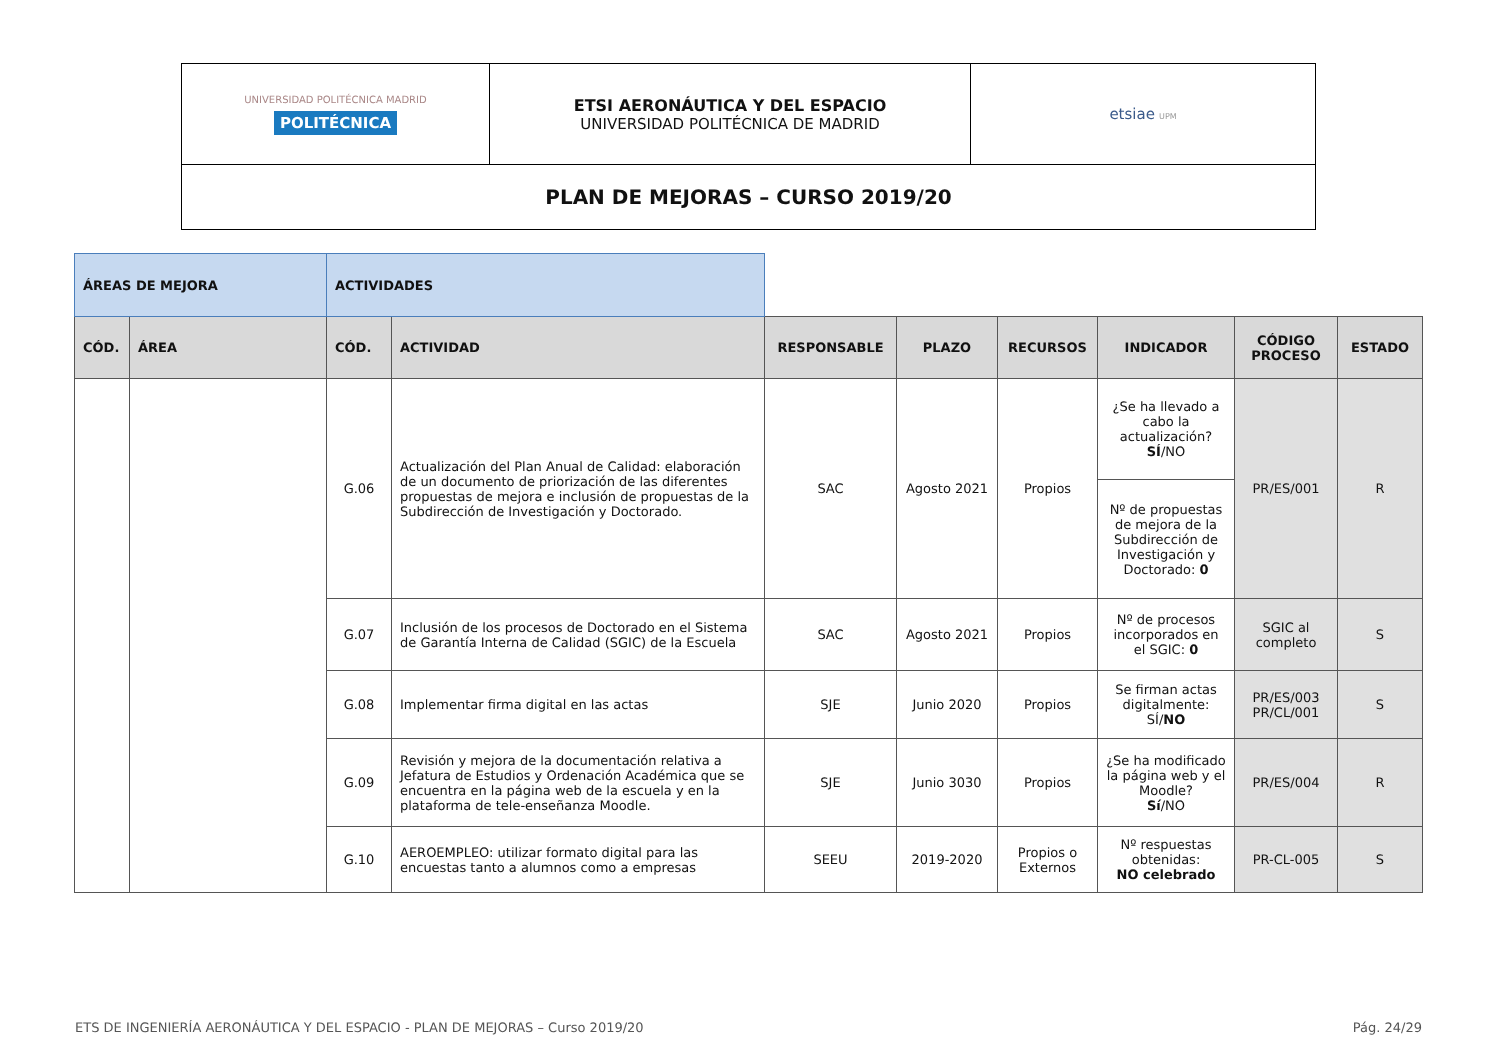| UNIVERSIDAD POLITÉCNICA MADRID POLITÉCNICA | ETSI AERONÁUTICA Y DEL ESPACIO UNIVERSIDAD POLITÉCNICA DE MADRID | etsiae UPM |
| PLAN DE MEJORAS – CURSO 2019/20 | | |
| ÁREAS DE MEJORA | | ACTIVIDADES | | | | | | | |
| CÓD. | ÁREA | CÓD. | ACTIVIDAD | RESPONSABLE | PLAZO | RECURSOS | INDICADOR | CÓDIGO PROCESO | ESTADO |
| | | G.06 | Actualización del Plan Anual de Calidad: elaboración de un documento de priorización de las diferentes propuestas de mejora e inclusión de propuestas de la Subdirección de Investigación y Doctorado. | SAC | Agosto 2021 | Propios | ¿Se ha llevado a cabo la actualización? SÍ /NO | PR/ES/001 | R |
| | | | | | | | Nº de propuestas de mejora de la Subdirección de Investigación y Doctorado: 0 | | |
| | | G.07 | Inclusión de los procesos de Doctorado en el Sistema de Garantía Interna de Calidad (SGIC) de la Escuela | SAC | Agosto 2021 | Propios | Nº de procesos incorporados en el SGIC: 0 | SGIC al completo | S |
| | | G.08 | Implementar firma digital en las actas | SJE | Junio 2020 | Propios | Se firman actas digitalmente: SÍ/ NO | PR/ES/003 PR/CL/001 | S |
| | | G.09 | Revisión y mejora de la documentación relativa a Jefatura de Estudios y Ordenación Académica que se encuentra en la página web de la escuela y en la plataforma de tele-enseñanza Moodle. | SJE | Junio 3030 | Propios | ¿Se ha modificado la página web y el Moodle? Sí /NO | PR/ES/004 | R |
| | | G.10 | AEROEMPLEO: utilizar formato digital para las encuestas tanto a alumnos como a empresas | SEEU | 2019-2020 | Propios o Externos | Nº respuestas obtenidas: NO celebrado | PR-CL-005 | S |
ETS DE INGENIERÍA AERONÁUTICA Y DEL ESPACIO - PLAN DE MEJORAS – Curso 2019/20 Pág. 24/29